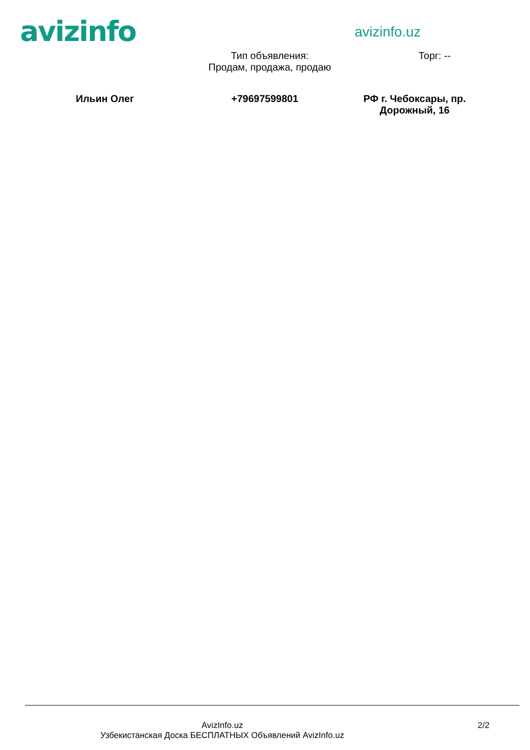avizinfo
avizinfo.uz
Тип объявления:
Продам, продажа, продаю
Торг: --
Ильин Олег +79697599801 РФ г. Чебоксары, пр.
Дорожный, 16
AvizInfo.uz
Узбекистанская Доска БЕСПЛАТНЫХ Объявлений AvizInfo.uz
2/2